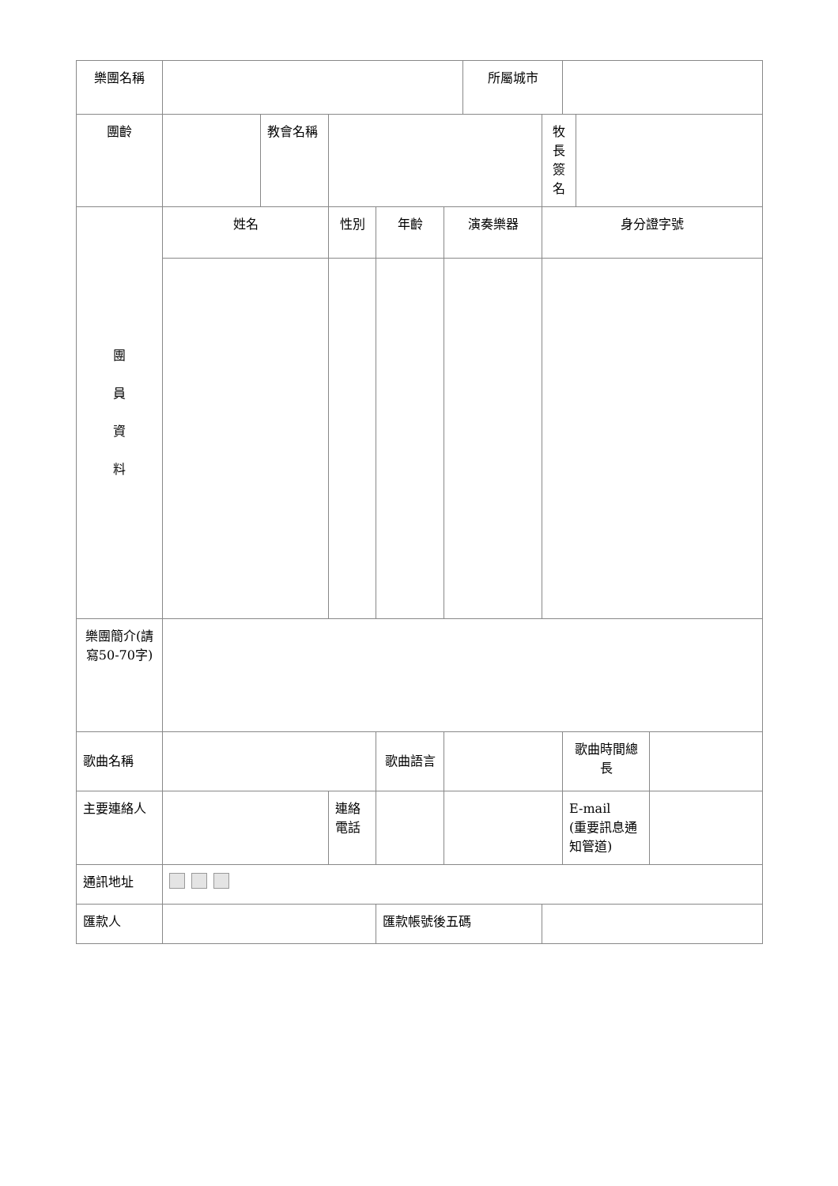| 樂團名稱 | | | | | | 所屬城市 | | | | | |
| 團齡 | | 教會名稱 | | | | | | | 牧長簽名 | | |
| 團 員 資 料 | 姓名 | | 性別 | 年齡 | 演奏樂器 | | 身分證字號 | | | | |
| 樂團簡介(請寫50-70字) | | | | | | | | | | | |
| 歌曲名稱 | | | | 歌曲語言 | | | | 歌曲時間總長 | | | |
| 主要連絡人 | | | 連絡電話 | | | | | E-mail (重要訊息通知管道) | | | |
| 通訊地址 | | | | | | | | | | | |
| 匯款人 | | | | 匯款帳號後五碼 | | | | | | | |